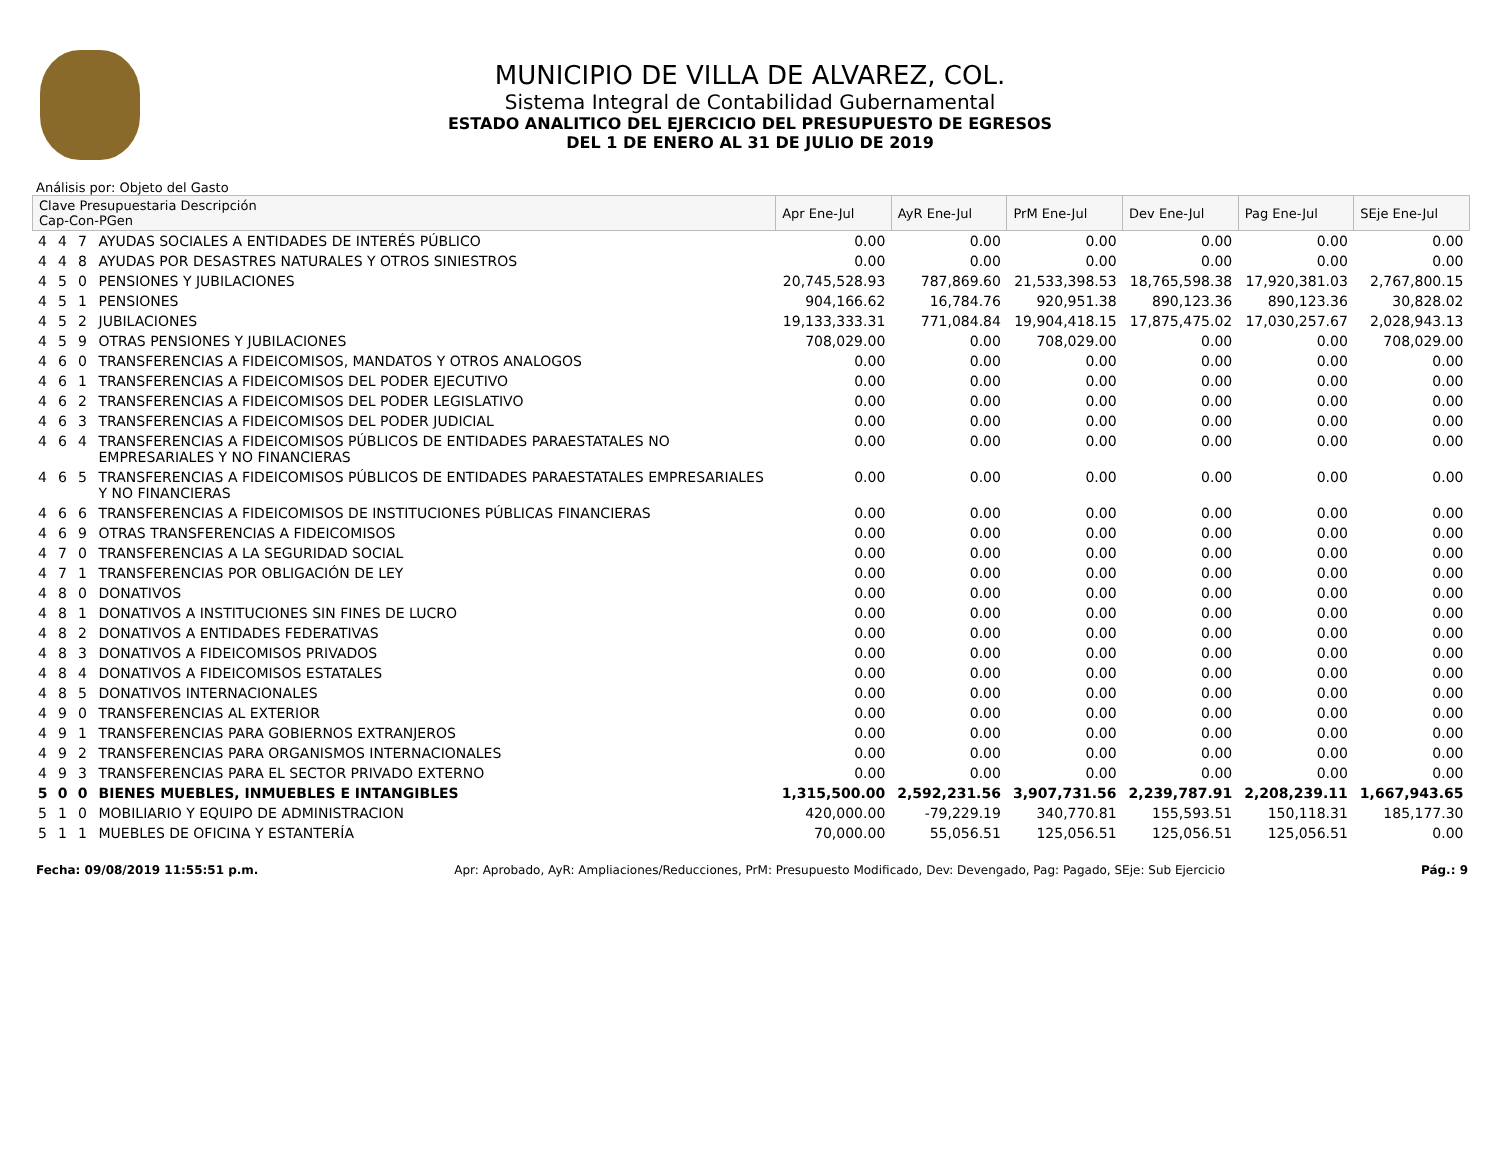MUNICIPIO DE VILLA DE ALVAREZ, COL.
Sistema Integral de Contabilidad Gubernamental
ESTADO ANALITICO DEL EJERCICIO DEL PRESUPUESTO DE EGRESOS
DEL 1 DE ENERO AL 31 DE JULIO DE 2019
Análisis por: Objeto del Gasto
| Clave Presupuestaria Descripción Cap-Con-PGen | | | | Apr Ene-Jul | AyR Ene-Jul | PrM Ene-Jul | Dev Ene-Jul | Pag Ene-Jul | SEje Ene-Jul |
| --- | --- | --- | --- | --- | --- | --- | --- | --- | --- |
| 4 | 4 | 7 | AYUDAS SOCIALES A ENTIDADES DE INTERÉS PÚBLICO | 0.00 | 0.00 | 0.00 | 0.00 | 0.00 | 0.00 |
| 4 | 4 | 8 | AYUDAS POR DESASTRES NATURALES Y OTROS SINIESTROS | 0.00 | 0.00 | 0.00 | 0.00 | 0.00 | 0.00 |
| 4 | 5 | 0 | PENSIONES Y JUBILACIONES | 20,745,528.93 | 787,869.60 | 21,533,398.53 | 18,765,598.38 | 17,920,381.03 | 2,767,800.15 |
| 4 | 5 | 1 | PENSIONES | 904,166.62 | 16,784.76 | 920,951.38 | 890,123.36 | 890,123.36 | 30,828.02 |
| 4 | 5 | 2 | JUBILACIONES | 19,133,333.31 | 771,084.84 | 19,904,418.15 | 17,875,475.02 | 17,030,257.67 | 2,028,943.13 |
| 4 | 5 | 9 | OTRAS PENSIONES Y JUBILACIONES | 708,029.00 | 0.00 | 708,029.00 | 0.00 | 0.00 | 708,029.00 |
| 4 | 6 | 0 | TRANSFERENCIAS A FIDEICOMISOS, MANDATOS Y OTROS ANALOGOS | 0.00 | 0.00 | 0.00 | 0.00 | 0.00 | 0.00 |
| 4 | 6 | 1 | TRANSFERENCIAS A FIDEICOMISOS DEL PODER EJECUTIVO | 0.00 | 0.00 | 0.00 | 0.00 | 0.00 | 0.00 |
| 4 | 6 | 2 | TRANSFERENCIAS A FIDEICOMISOS DEL PODER LEGISLATIVO | 0.00 | 0.00 | 0.00 | 0.00 | 0.00 | 0.00 |
| 4 | 6 | 3 | TRANSFERENCIAS A FIDEICOMISOS DEL PODER JUDICIAL | 0.00 | 0.00 | 0.00 | 0.00 | 0.00 | 0.00 |
| 4 | 6 | 4 | TRANSFERENCIAS A FIDEICOMISOS PÚBLICOS DE ENTIDADES PARAESTATALES NO EMPRESARIALES Y NO FINANCIERAS | 0.00 | 0.00 | 0.00 | 0.00 | 0.00 | 0.00 |
| 4 | 6 | 5 | TRANSFERENCIAS A FIDEICOMISOS PÚBLICOS DE ENTIDADES PARAESTATALES EMPRESARIALES Y NO FINANCIERAS | 0.00 | 0.00 | 0.00 | 0.00 | 0.00 | 0.00 |
| 4 | 6 | 6 | TRANSFERENCIAS A FIDEICOMISOS DE INSTITUCIONES PÚBLICAS FINANCIERAS | 0.00 | 0.00 | 0.00 | 0.00 | 0.00 | 0.00 |
| 4 | 6 | 9 | OTRAS TRANSFERENCIAS A FIDEICOMISOS | 0.00 | 0.00 | 0.00 | 0.00 | 0.00 | 0.00 |
| 4 | 7 | 0 | TRANSFERENCIAS A LA SEGURIDAD SOCIAL | 0.00 | 0.00 | 0.00 | 0.00 | 0.00 | 0.00 |
| 4 | 7 | 1 | TRANSFERENCIAS POR OBLIGACIÓN DE LEY | 0.00 | 0.00 | 0.00 | 0.00 | 0.00 | 0.00 |
| 4 | 8 | 0 | DONATIVOS | 0.00 | 0.00 | 0.00 | 0.00 | 0.00 | 0.00 |
| 4 | 8 | 1 | DONATIVOS A INSTITUCIONES SIN FINES DE LUCRO | 0.00 | 0.00 | 0.00 | 0.00 | 0.00 | 0.00 |
| 4 | 8 | 2 | DONATIVOS A ENTIDADES FEDERATIVAS | 0.00 | 0.00 | 0.00 | 0.00 | 0.00 | 0.00 |
| 4 | 8 | 3 | DONATIVOS A FIDEICOMISOS PRIVADOS | 0.00 | 0.00 | 0.00 | 0.00 | 0.00 | 0.00 |
| 4 | 8 | 4 | DONATIVOS A FIDEICOMISOS ESTATALES | 0.00 | 0.00 | 0.00 | 0.00 | 0.00 | 0.00 |
| 4 | 8 | 5 | DONATIVOS INTERNACIONALES | 0.00 | 0.00 | 0.00 | 0.00 | 0.00 | 0.00 |
| 4 | 9 | 0 | TRANSFERENCIAS AL EXTERIOR | 0.00 | 0.00 | 0.00 | 0.00 | 0.00 | 0.00 |
| 4 | 9 | 1 | TRANSFERENCIAS PARA GOBIERNOS EXTRANJEROS | 0.00 | 0.00 | 0.00 | 0.00 | 0.00 | 0.00 |
| 4 | 9 | 2 | TRANSFERENCIAS PARA ORGANISMOS INTERNACIONALES | 0.00 | 0.00 | 0.00 | 0.00 | 0.00 | 0.00 |
| 4 | 9 | 3 | TRANSFERENCIAS PARA EL SECTOR PRIVADO EXTERNO | 0.00 | 0.00 | 0.00 | 0.00 | 0.00 | 0.00 |
| 5 | 0 | 0 | BIENES MUEBLES, INMUEBLES E INTANGIBLES | 1,315,500.00 | 2,592,231.56 | 3,907,731.56 | 2,239,787.91 | 2,208,239.11 | 1,667,943.65 |
| 5 | 1 | 0 | MOBILIARIO Y EQUIPO DE ADMINISTRACION | 420,000.00 | -79,229.19 | 340,770.81 | 155,593.51 | 150,118.31 | 185,177.30 |
| 5 | 1 | 1 | MUEBLES DE OFICINA Y ESTANTERÍA | 70,000.00 | 55,056.51 | 125,056.51 | 125,056.51 | 125,056.51 | 0.00 |
Fecha: 09/08/2019 11:55:51 p.m. Apr: Aprobado, AyR: Ampliaciones/Reducciones, PrM: Presupuesto Modificado, Dev: Devengado, Pag: Pagado, SEje: Sub Ejercicio Pág.: 9